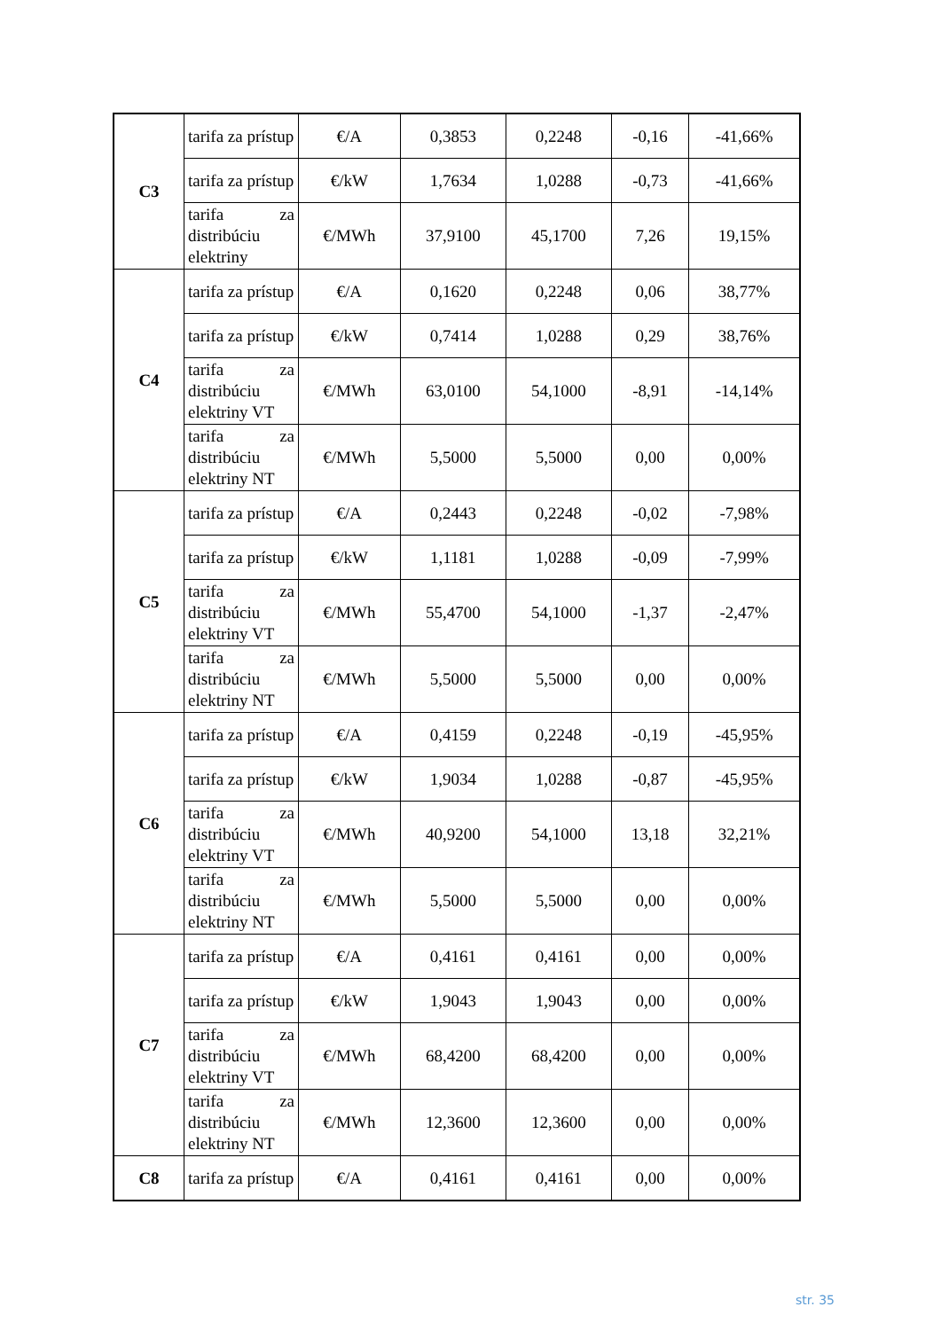| C3 | tarifa za prístup | €/A | 0,3853 | 0,2248 | -0,16 | -41,66% |
| | tarifa za prístup | €/kW | 1,7634 | 1,0288 | -0,73 | -41,66% |
| | tarifa za distribúciu elektriny | €/MWh | 37,9100 | 45,1700 | 7,26 | 19,15% |
| C4 | tarifa za prístup | €/A | 0,1620 | 0,2248 | 0,06 | 38,77% |
| | tarifa za prístup | €/kW | 0,7414 | 1,0288 | 0,29 | 38,76% |
| | tarifa za distribúciu elektriny VT | €/MWh | 63,0100 | 54,1000 | -8,91 | -14,14% |
| | tarifa za distribúciu elektriny NT | €/MWh | 5,5000 | 5,5000 | 0,00 | 0,00% |
| C5 | tarifa za prístup | €/A | 0,2443 | 0,2248 | -0,02 | -7,98% |
| | tarifa za prístup | €/kW | 1,1181 | 1,0288 | -0,09 | -7,99% |
| | tarifa za distribúciu elektriny VT | €/MWh | 55,4700 | 54,1000 | -1,37 | -2,47% |
| | tarifa za distribúciu elektriny NT | €/MWh | 5,5000 | 5,5000 | 0,00 | 0,00% |
| C6 | tarifa za prístup | €/A | 0,4159 | 0,2248 | -0,19 | -45,95% |
| | tarifa za prístup | €/kW | 1,9034 | 1,0288 | -0,87 | -45,95% |
| | tarifa za distribúciu elektriny VT | €/MWh | 40,9200 | 54,1000 | 13,18 | 32,21% |
| | tarifa za distribúciu elektriny NT | €/MWh | 5,5000 | 5,5000 | 0,00 | 0,00% |
| C7 | tarifa za prístup | €/A | 0,4161 | 0,4161 | 0,00 | 0,00% |
| | tarifa za prístup | €/kW | 1,9043 | 1,9043 | 0,00 | 0,00% |
| | tarifa za distribúciu elektriny VT | €/MWh | 68,4200 | 68,4200 | 0,00 | 0,00% |
| | tarifa za distribúciu elektriny NT | €/MWh | 12,3600 | 12,3600 | 0,00 | 0,00% |
| C8 | tarifa za prístup | €/A | 0,4161 | 0,4161 | 0,00 | 0,00% |
str. 35